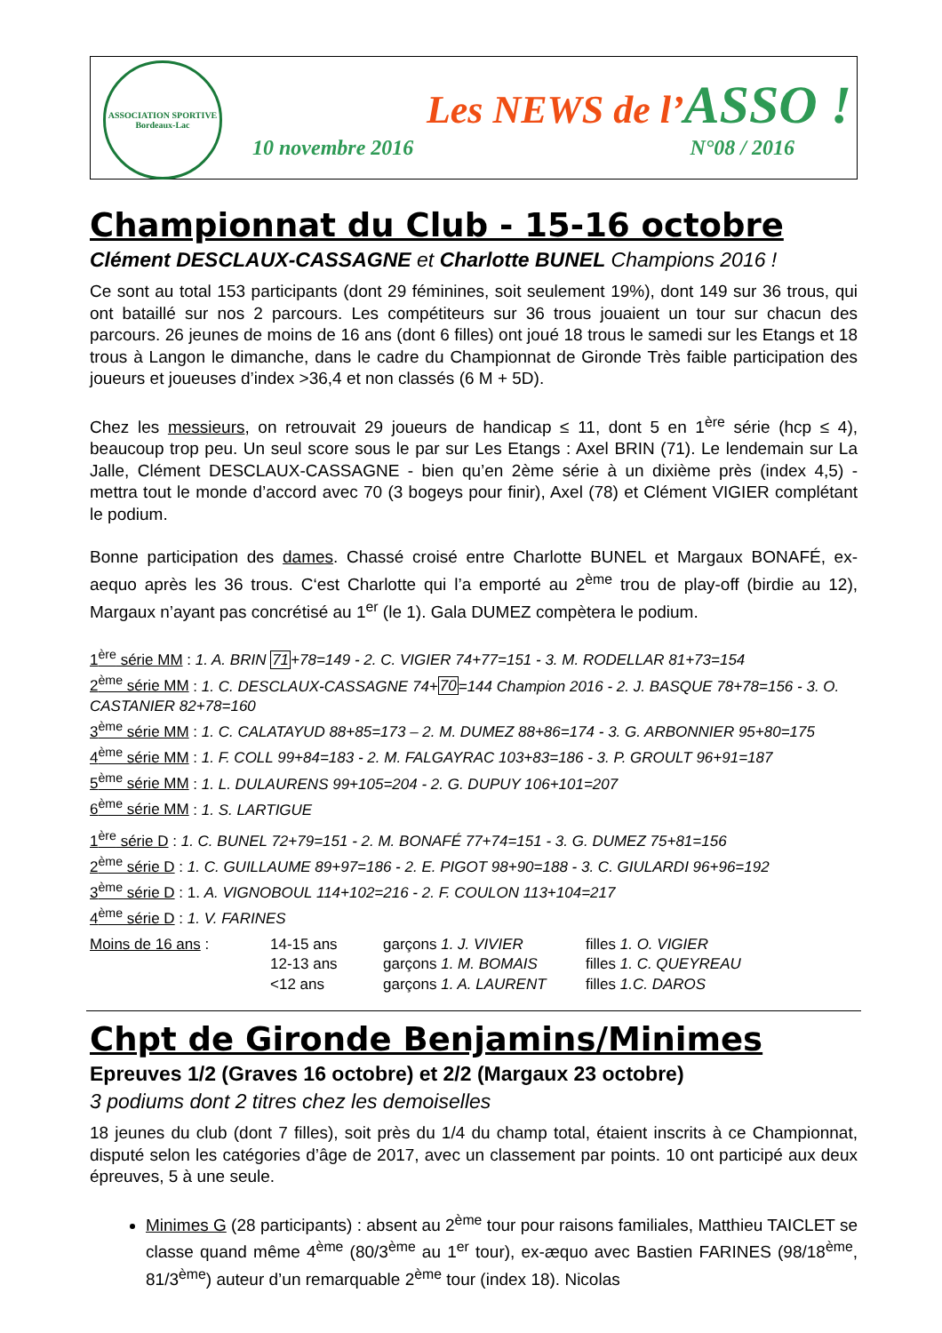ASSOCIATION SPORTIVE
Bordeaux-Lac
Les NEWS de l’ASSO !
10 novembre 2016 N°08 / 2016
Championnat du Club - 15-16 octobre
Clément DESCLAUX-CASSAGNE et Charlotte BUNEL Champions 2016 !
Ce sont au total 153 participants (dont 29 féminines, soit seulement 19%), dont 149 sur 36 trous, qui ont bataillé sur nos 2 parcours. Les compétiteurs sur 36 trous jouaient un tour sur chacun des parcours. 26 jeunes de moins de 16 ans (dont 6 filles) ont joué 18 trous le samedi sur les Etangs et 18 trous à Langon le dimanche, dans le cadre du Championnat de Gironde Très faible participation des joueurs et joueuses d’index >36,4 et non classés (6 M + 5D).
Chez les messieurs, on retrouvait 29 joueurs de handicap ≤ 11, dont 5 en 1<sup>ère</sup> série (hcp ≤ 4), beaucoup trop peu. Un seul score sous le par sur Les Etangs : Axel BRIN (71). Le lendemain sur La Jalle, Clément DESCLAUX-CASSAGNE - bien qu’en 2ème série à un dixième près (index 4,5) - mettra tout le monde d’accord avec 70 (3 bogeys pour finir), Axel (78) et Clément VIGIER complétant le podium.
Bonne participation des dames. Chassé croisé entre Charlotte BUNEL et Margaux BONAFÉ, ex-aequo après les 36 trous. C‘est Charlotte qui l’a emporté au 2<sup>ème</sup> trou de play-off (birdie au 12), Margaux n’ayant pas concrétisé au 1<sup>er</sup> (le 1). Gala DUMEZ compètera le podium.
1<sup>ère</sup> série MM : 1. A. BRIN 71+78=149 - 2. C. VIGIER 74+77=151 - 3. M. RODELLAR 81+73=154
2<sup>ème</sup> série MM : 1. C. DESCLAUX-CASSAGNE 74+70=144 Champion 2016 - 2. J. BASQUE 78+78=156 - 3. O. CASTANIER 82+78=160
3<sup>ème</sup> série MM : 1. C. CALATAYUD 88+85=173 – 2. M. DUMEZ 88+86=174 - 3. G. ARBONNIER 95+80=175
4<sup>ème</sup> série MM : 1. F. COLL 99+84=183 - 2. M. FALGAYRAC 103+83=186 - 3. P. GROULT 96+91=187
5<sup>ème</sup> série MM : 1. L. DULAURENS 99+105=204 - 2. G. DUPUY 106+101=207
6<sup>ème</sup> série MM : 1. S. LARTIGUE
1<sup>ère</sup> série D : 1. C. BUNEL 72+79=151 - 2. M. BONAFÉ 77+74=151 - 3. G. DUMEZ 75+81=156
2<sup>ème</sup> série D : 1. C. GUILLAUME 89+97=186 - 2. E. PIGOT 98+90=188 - 3. C. GIULARDI 96+96=192
3<sup>ème</sup> série D : 1. A. VIGNOBOUL 114+102=216 - 2. F. COULON 113+104=217
4<sup>ème</sup> série D : 1. V. FARINES
| Moins de 16 ans : | 14-15 ans | garçons 1. J. VIVIER | filles 1. O. VIGIER |
| | 12-13 ans | garçons 1. M. BOMAIS | filles 1. C. QUEYREAU |
| | <12 ans | garçons 1. A. LAURENT | filles 1.C. DAROS |
Chpt de Gironde Benjamins/Minimes
Epreuves 1/2 (Graves 16 octobre) et 2/2 (Margaux 23 octobre)
3 podiums dont 2 titres chez les demoiselles
18 jeunes du club (dont 7 filles), soit près du 1/4 du champ total, étaient inscrits à ce Championnat, disputé selon les catégories d’âge de 2017, avec un classement par points. 10 ont participé aux deux épreuves, 5 à une seule.
Minimes G (28 participants) : absent au 2<sup>ème</sup> tour pour raisons familiales, Matthieu TAICLET se classe quand même 4<sup>ème</sup> (80/3<sup>ème</sup> au 1<sup>er</sup> tour), ex-æquo avec Bastien FARINES (98/18<sup>ème</sup>, 81/3<sup>ème</sup>) auteur d’un remarquable 2<sup>ème</sup> tour (index 18). Nicolas